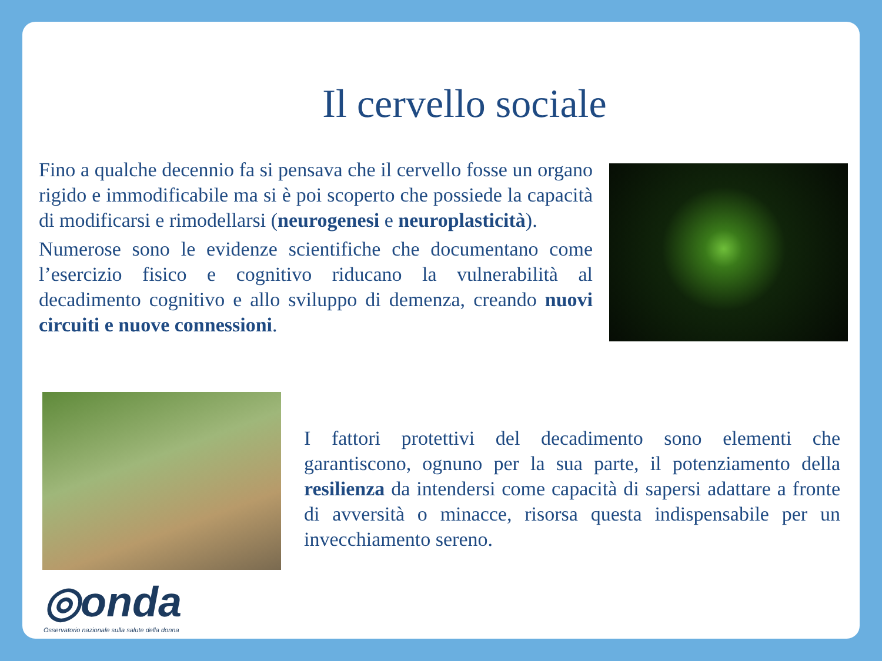Il cervello sociale
Fino a qualche decennio fa si pensava che il cervello fosse un organo rigido e immodificabile ma si è poi scoperto che possiede la capacità di modificarsi e rimodellarsi (neurogenesi e neuroplasticità).
Numerose sono le evidenze scientifiche che documentano come l’esercizio fisico e cognitivo riducano la vulnerabilità al decadimento cognitivo e allo sviluppo di demenza, creando nuovi circuiti e nuove connessioni.
I fattori protettivi del decadimento sono elementi che garantiscono, ognuno per la sua parte, il potenziamento della resilienza da intendersi come capacità di sapersi adattare a fronte di avversità o minacce, risorsa questa indispensabile per un invecchiamento sereno.
◎onda
Osservatorio nazionale sulla salute della donna